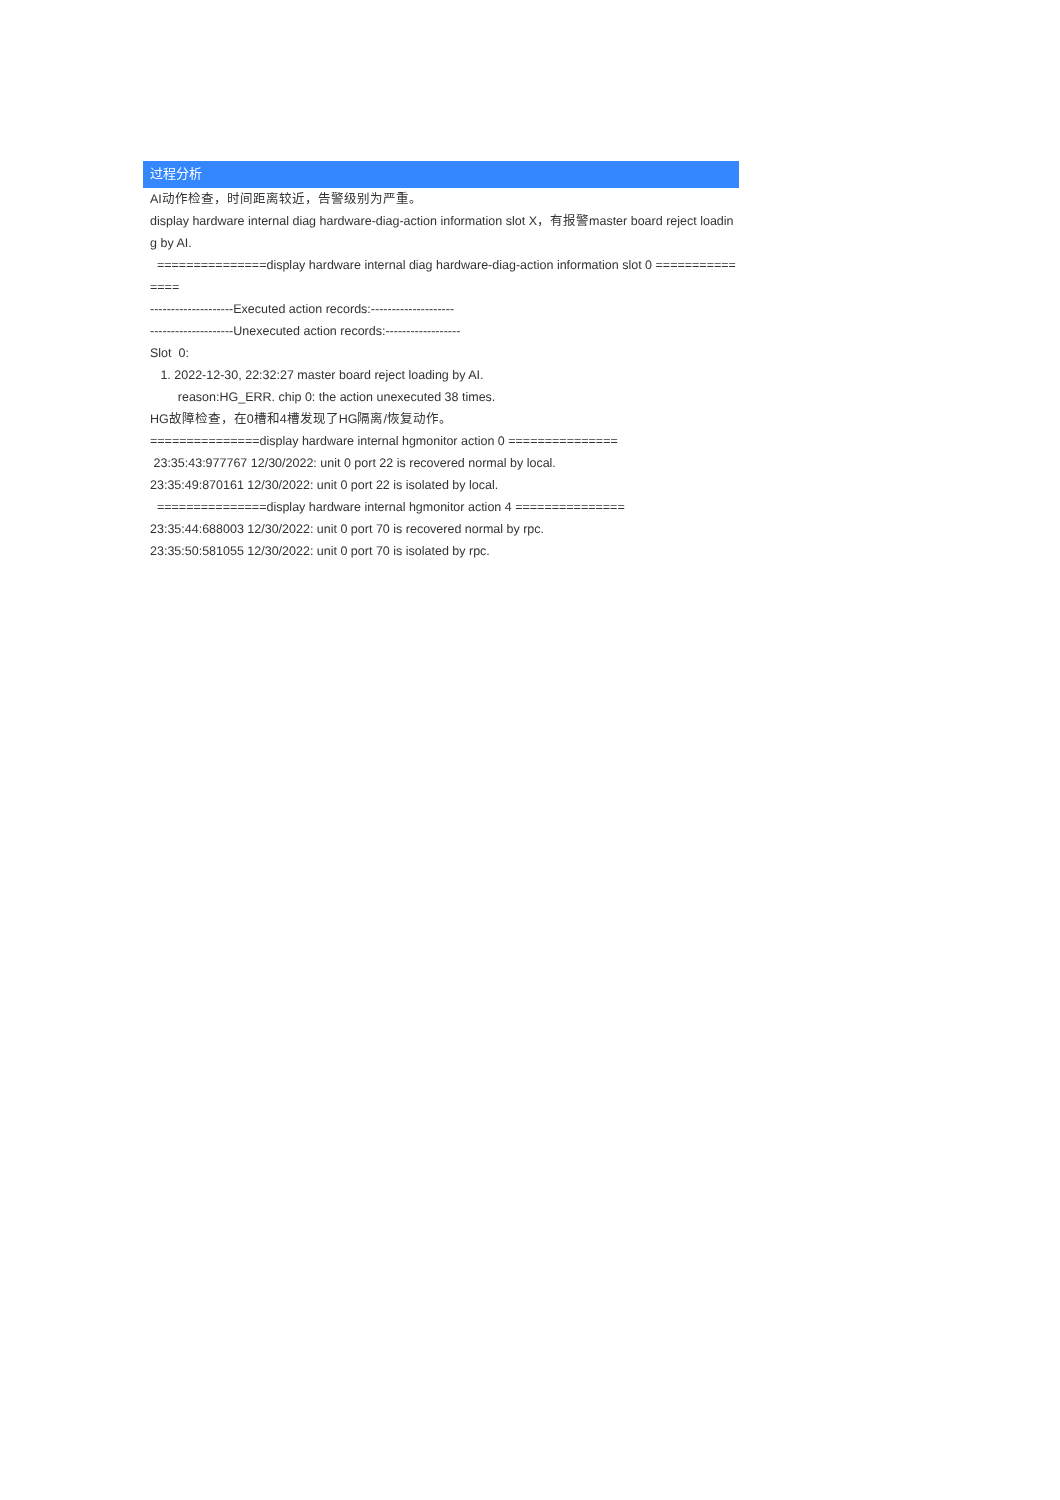过程分析
AI动作检查，时间距离较近，告警级别为严重。
display hardware internal diag hardware-diag-action information slot X，有报警master board reject loading by AI.
===============display hardware internal diag hardware-diag-action information slot 0 ===============
--------------------Executed action records:--------------------
--------------------Unexecuted action records:------------------
Slot 0:
1. 2022-12-30, 22:32:27 master board reject loading by AI.
reason:HG_ERR. chip 0: the action unexecuted 38 times.
HG故障检查，在0槽和4槽发现了HG隔离/恢复动作。
===============display hardware internal hgmonitor action 0 ===============
23:35:43:977767 12/30/2022: unit 0 port 22 is recovered normal by local.
23:35:49:870161 12/30/2022: unit 0 port 22 is isolated by local.
===============display hardware internal hgmonitor action 4 ===============
23:35:44:688003 12/30/2022: unit 0 port 70 is recovered normal by rpc.
23:35:50:581055 12/30/2022: unit 0 port 70 is isolated by rpc.